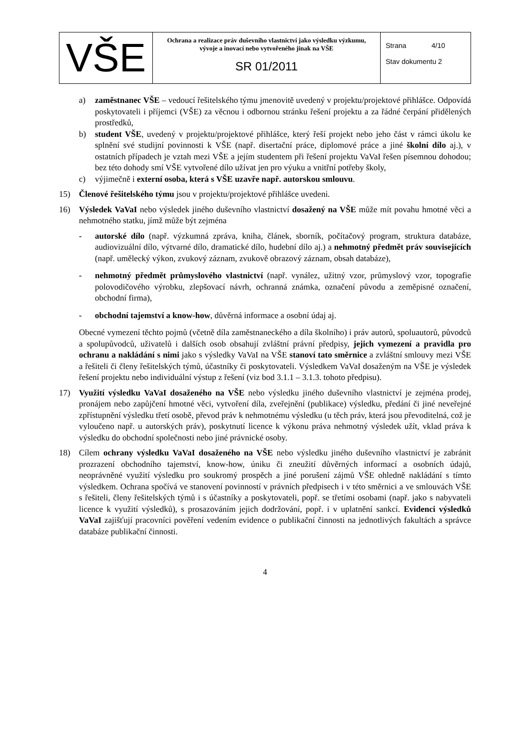| VŠE | Ochrana a realizace práv duševního vlastnictví jako výsledku výzkumu, vývoje a inovací nebo vytvořeného jinak na VŠE SR 01/2011 | Strana 4/10 Stav dokumentu 2 |
a) zaměstnanec VŠE – vedoucí řešitelského týmu jmenovitě uvedený v projektu/projektové přihlášce. Odpovídá poskytovateli i příjemci (VŠE) za věcnou i odbornou stránku řešení projektu a za řádné čerpání přidělených prostředků,
b) student VŠE, uvedený v projektu/projektové přihlášce, který řeší projekt nebo jeho část v rámci úkolu ke splnění své studijní povinnosti k VŠE (např. disertační práce, diplomové práce a jiné školní dílo aj.), v ostatních případech je vztah mezi VŠE a jejím studentem při řešení projektu VaVaI řešen písemnou dohodou; bez této dohody smí VŠE vytvořené dílo užívat jen pro výuku a vnitřní potřeby školy,
c) výjimečně i externí osoba, která s VŠE uzavře např. autorskou smlouvu.
15) Členové řešitelského týmu jsou v projektu/projektové přihlášce uvedeni.
16) Výsledek VaVaI nebo výsledek jiného duševního vlastnictví dosažený na VŠE může mít povahu hmotné věci a nehmotného statku, jímž může být zejména
- autorské dílo (např. výzkumná zpráva, kniha, článek, sborník, počítačový program, struktura databáze, audiovizuální dílo, výtvarné dílo, dramatické dílo, hudební dílo aj.) a nehmotný předmět práv souvisejících (např. umělecký výkon, zvukový záznam, zvukově obrazový záznam, obsah databáze),
- nehmotný předmět průmyslového vlastnictví (např. vynález, užitný vzor, průmyslový vzor, topografie polovodičového výrobku, zlepšovací návrh, ochranná známka, označení původu a zeměpisné označení, obchodní firma),
- obchodní tajemství a know-how, důvěrná informace a osobní údaj aj.
Obecné vymezení těchto pojmů (včetně díla zaměstnaneckého a díla školního) i práv autorů, spoluautorů, původců a spolupůvodců, uživatelů i dalších osob obsahují zvláštní právní předpisy, jejich vymezení a pravidla pro ochranu a nakládání s nimi jako s výsledky VaVaI na VŠE stanoví tato směrnice a zvláštní smlouvy mezi VŠE a řešiteli či členy řešitelských týmů, účastníky či poskytovateli. Výsledkem VaVaI dosaženým na VŠE je výsledek řešení projektu nebo individuální výstup z řešení (viz bod 3.1.1 – 3.1.3. tohoto předpisu).
17) Využití výsledku VaVaI dosaženého na VŠE nebo výsledku jiného duševního vlastnictví je zejména prodej, pronájem nebo zapůjčení hmotné věci, vytvoření díla, zveřejnění (publikace) výsledku, předání či jiné neveřejné zpřístupnění výsledku třetí osobě, převod práv k nehmotnému výsledku (u těch práv, která jsou převoditelná, což je vyloučeno např. u autorských práv), poskytnutí licence k výkonu práva nehmotný výsledek užít, vklad práva k výsledku do obchodní společnosti nebo jiné právnické osoby.
18) Cílem ochrany výsledku VaVaI dosaženého na VŠE nebo výsledku jiného duševního vlastnictví je zabránit prozrazení obchodního tajemství, know-how, úniku či zneužití důvěrných informací a osobních údajů, neoprávněné využití výsledku pro soukromý prospěch a jiné porušení zájmů VŠE ohledně nakládání s tímto výsledkem. Ochrana spočívá ve stanovení povinností v právních předpisech i v této směrnici a ve smlouvách VŠE s řešiteli, členy řešitelských týmů i s účastníky a poskytovateli, popř. se třetími osobami (např. jako s nabyvateli licence k využití výsledků), s prosazováním jejich dodržování, popř. i v uplatnění sankcí. Evidenci výsledků VaVaI zajišťují pracovníci pověření vedením evidence o publikační činnosti na jednotlivých fakultách a správce databáze publikační činnosti.
4